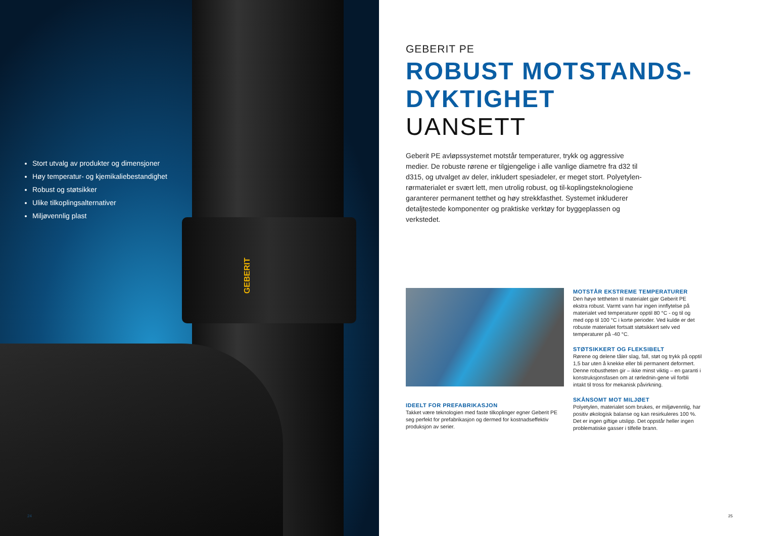GEBERIT
Stort utvalg av produkter og dimensjoner
Høy temperatur- og kjemikaliebestandighet
Robust og støtsikker
Ulike tilkoplingsalternativer
Miljøvennlig plast
24
GEBERIT PE
ROBUST MOTSTANDS-
DYKTIGHET
UANSETT
Geberit PE avløpssystemet motstår temperaturer, trykk og aggressive medier. De robuste rørene er tilgjengelige i alle vanlige diametre fra d32 til d315, og utvalget av deler, inkludert spesiadeler, er meget stort. Polyetylen-rørmaterialet er svært lett, men utrolig robust, og til-koplingsteknologiene garanterer permanent tetthet og høy strekkfasthet. Systemet inkluderer detaljtestede komponenter og praktiske verktøy for byggeplassen og verkstedet.
IDEELT FOR PREFABRIKASJON
Takket være teknologien med faste tilkoplinger egner Geberit PE seg perfekt for prefabrikasjon og dermed for kostnadseffektiv produksjon av serier.
MOTSTÅR EKSTREME TEMPERATURER
Den høye tettheten til materialet gjør Geberit PE ekstra robust. Varmt vann har ingen innflytelse på materialet ved temperaturer opptil 80 °C - og til og med opp til 100 °C i korte perioder. Ved kulde er det robuste materialet fortsatt støtsikkert selv ved temperaturer på -40 °C.
STØTSIKKERT OG FLEKSIBELT
Rørene og delene tåler slag, fall, støt og trykk på opptil 1,5 bar uten å knekke eller bli permanent deformert. Denne robustheten gir – ikke minst viktig – en garanti i konstruksjonsfasen om at rørlednin-gene vil forbli intakt til tross for mekanisk påvirkning.
SKÅNSOMT MOT MILJØET
Polyetylen, materialet som brukes, er miljøvennlig, har positiv økologisk balanse og kan resirkuleres 100 %. Det er ingen giftige utslipp. Det oppstår heller ingen problematiske gasser i tilfelle brann.
25